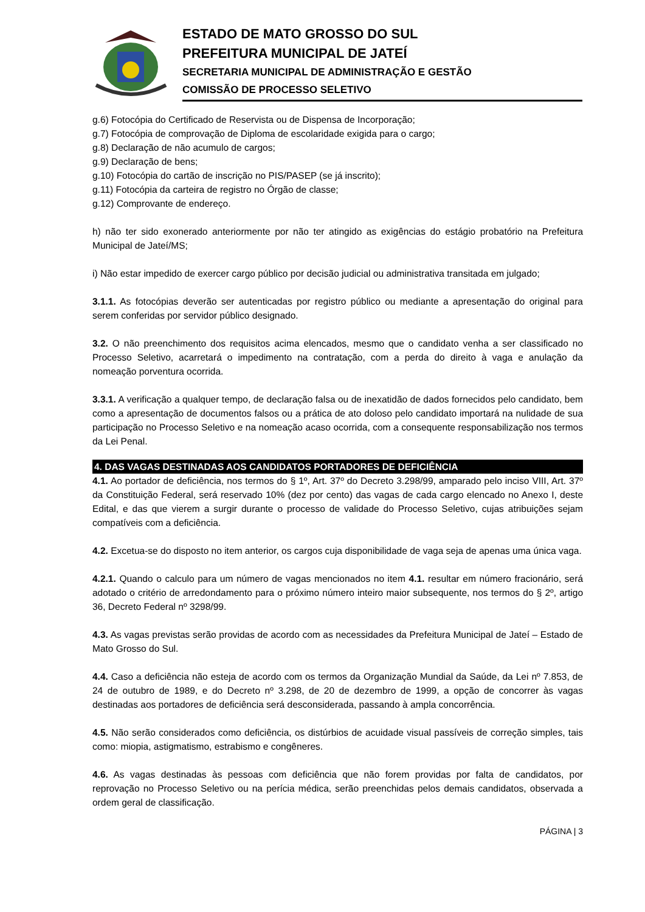ESTADO DE MATO GROSSO DO SUL
PREFEITURA MUNICIPAL DE JATEÍ
SECRETARIA MUNICIPAL DE ADMINISTRAÇÃO E GESTÃO
COMISSÃO DE PROCESSO SELETIVO
g.6) Fotocópia do Certificado de Reservista ou de Dispensa de Incorporação;
g.7) Fotocópia de comprovação de Diploma de escolaridade exigida para o cargo;
g.8) Declaração de não acumulo de cargos;
g.9) Declaração de bens;
g.10) Fotocópia do cartão de inscrição no PIS/PASEP (se já inscrito);
g.11) Fotocópia da carteira de registro no Órgão de classe;
g.12) Comprovante de endereço.
h) não ter sido exonerado anteriormente por não ter atingido as exigências do estágio probatório na Prefeitura Municipal de Jateí/MS;
i) Não estar impedido de exercer cargo público por decisão judicial ou administrativa transitada em julgado;
3.1.1. As fotocópias deverão ser autenticadas por registro público ou mediante a apresentação do original para serem conferidas por servidor público designado.
3.2. O não preenchimento dos requisitos acima elencados, mesmo que o candidato venha a ser classificado no Processo Seletivo, acarretará o impedimento na contratação, com a perda do direito à vaga e anulação da nomeação porventura ocorrida.
3.3.1. A verificação a qualquer tempo, de declaração falsa ou de inexatidão de dados fornecidos pelo candidato, bem como a apresentação de documentos falsos ou a prática de ato doloso pelo candidato importará na nulidade de sua participação no Processo Seletivo e na nomeação acaso ocorrida, com a consequente responsabilização nos termos da Lei Penal.
4. DAS VAGAS DESTINADAS AOS CANDIDATOS PORTADORES DE DEFICIÊNCIA
4.1. Ao portador de deficiência, nos termos do § 1º, Art. 37º do Decreto 3.298/99, amparado pelo inciso VIII, Art. 37º da Constituição Federal, será reservado 10% (dez por cento) das vagas de cada cargo elencado no Anexo I, deste Edital, e das que vierem a surgir durante o processo de validade do Processo Seletivo, cujas atribuições sejam compatíveis com a deficiência.
4.2. Excetua-se do disposto no item anterior, os cargos cuja disponibilidade de vaga seja de apenas uma única vaga.
4.2.1. Quando o calculo para um número de vagas mencionados no item 4.1. resultar em número fracionário, será adotado o critério de arredondamento para o próximo número inteiro maior subsequente, nos termos do § 2º, artigo 36, Decreto Federal nº 3298/99.
4.3. As vagas previstas serão providas de acordo com as necessidades da Prefeitura Municipal de Jateí – Estado de Mato Grosso do Sul.
4.4. Caso a deficiência não esteja de acordo com os termos da Organização Mundial da Saúde, da Lei nº 7.853, de 24 de outubro de 1989, e do Decreto nº 3.298, de 20 de dezembro de 1999, a opção de concorrer às vagas destinadas aos portadores de deficiência será desconsiderada, passando à ampla concorrência.
4.5. Não serão considerados como deficiência, os distúrbios de acuidade visual passíveis de correção simples, tais como: miopia, astigmatismo, estrabismo e congêneres.
4.6. As vagas destinadas às pessoas com deficiência que não forem providas por falta de candidatos, por reprovação no Processo Seletivo ou na perícia médica, serão preenchidas pelos demais candidatos, observada a ordem geral de classificação.
PÁGINA | 3